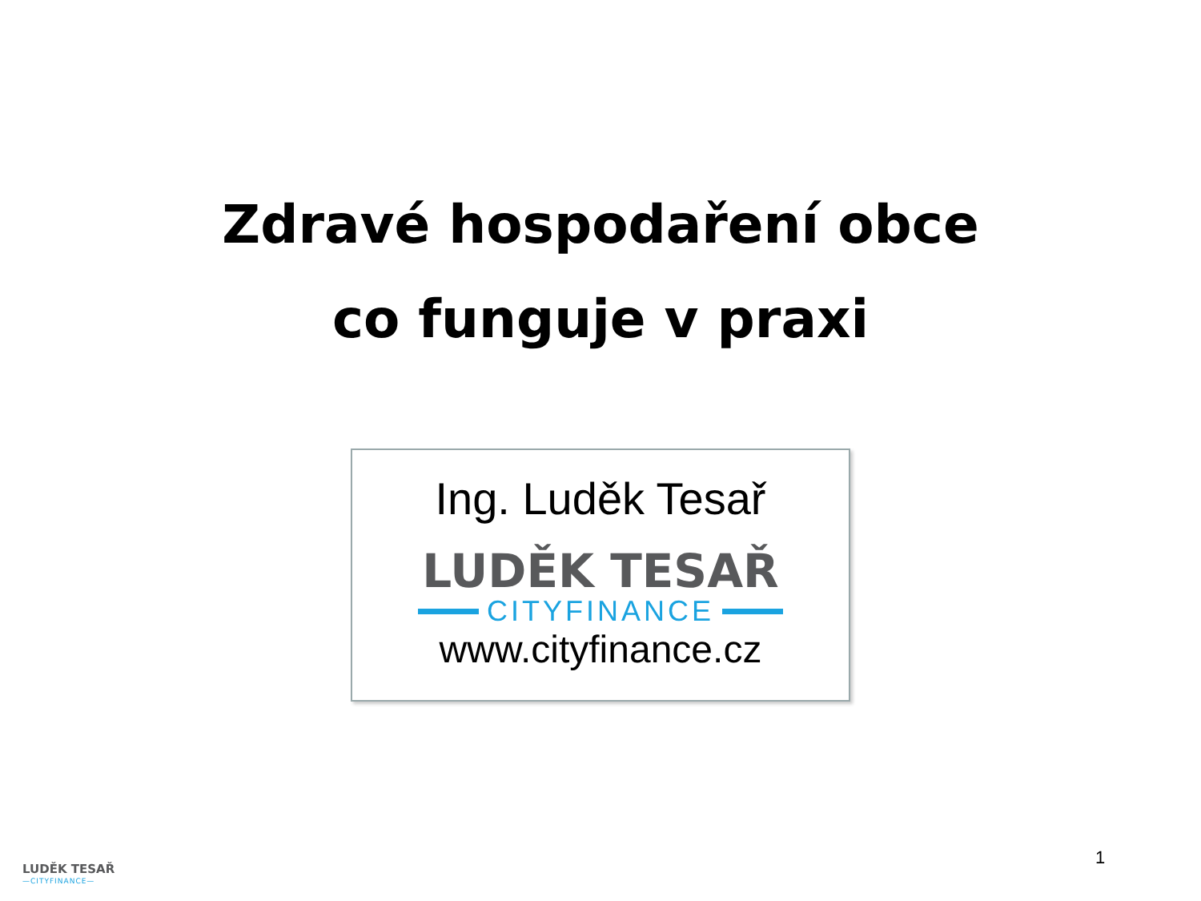Zdravé hospodaření obce
co funguje v praxi
Ing. Luděk Tesař
LUDĚK TESAŘ
CITYFINANCE
www.cityfinance.cz
LUDĚK TESAŘ
—CITYFINANCE—
1